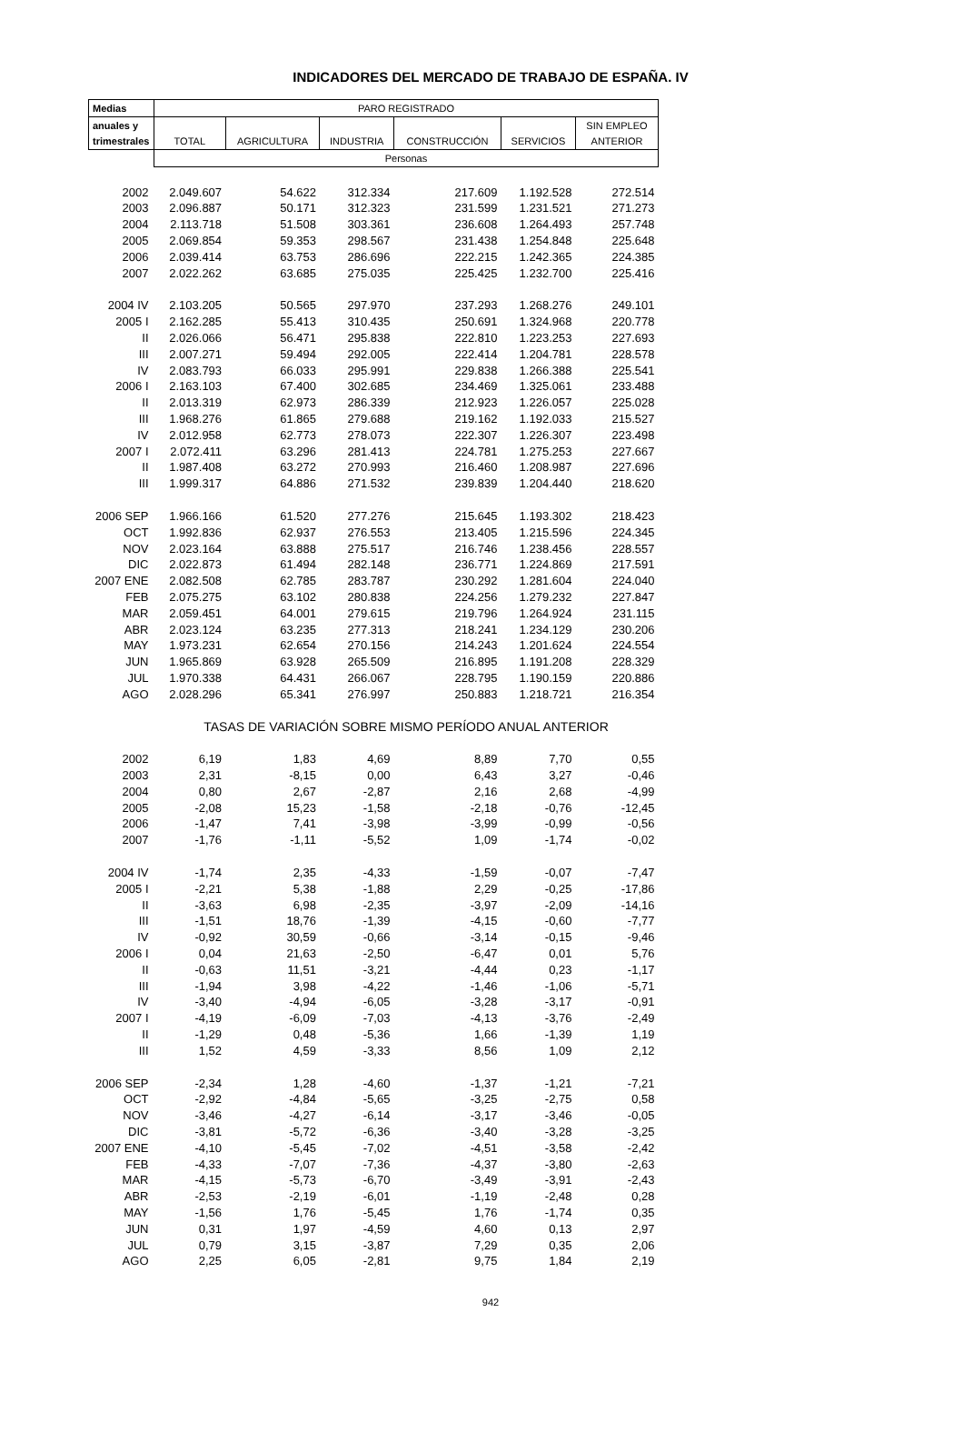INDICADORES DEL MERCADO DE TRABAJO DE ESPAÑA. IV
| Medias | PARO REGISTRADO | | | | | |
| --- | --- | --- | --- | --- | --- | --- |
| anuales y | | | | | | SIN EMPLEO |
| trimestrales | TOTAL | AGRICULTURA | INDUSTRIA | CONSTRUCCIÓN | SERVICIOS | ANTERIOR |
| | Personas | | | | | |
| 2002 | 2.049.607 | 54.622 | 312.334 | 217.609 | 1.192.528 | 272.514 |
| 2003 | 2.096.887 | 50.171 | 312.323 | 231.599 | 1.231.521 | 271.273 |
| 2004 | 2.113.718 | 51.508 | 303.361 | 236.608 | 1.264.493 | 257.748 |
| 2005 | 2.069.854 | 59.353 | 298.567 | 231.438 | 1.254.848 | 225.648 |
| 2006 | 2.039.414 | 63.753 | 286.696 | 222.215 | 1.242.365 | 224.385 |
| 2007 | 2.022.262 | 63.685 | 275.035 | 225.425 | 1.232.700 | 225.416 |
| 2004 IV | 2.103.205 | 50.565 | 297.970 | 237.293 | 1.268.276 | 249.101 |
| 2005 I | 2.162.285 | 55.413 | 310.435 | 250.691 | 1.324.968 | 220.778 |
| II | 2.026.066 | 56.471 | 295.838 | 222.810 | 1.223.253 | 227.693 |
| III | 2.007.271 | 59.494 | 292.005 | 222.414 | 1.204.781 | 228.578 |
| IV | 2.083.793 | 66.033 | 295.991 | 229.838 | 1.266.388 | 225.541 |
| 2006 I | 2.163.103 | 67.400 | 302.685 | 234.469 | 1.325.061 | 233.488 |
| II | 2.013.319 | 62.973 | 286.339 | 212.923 | 1.226.057 | 225.028 |
| III | 1.968.276 | 61.865 | 279.688 | 219.162 | 1.192.033 | 215.527 |
| IV | 2.012.958 | 62.773 | 278.073 | 222.307 | 1.226.307 | 223.498 |
| 2007 I | 2.072.411 | 63.296 | 281.413 | 224.781 | 1.275.253 | 227.667 |
| II | 1.987.408 | 63.272 | 270.993 | 216.460 | 1.208.987 | 227.696 |
| III | 1.999.317 | 64.886 | 271.532 | 239.839 | 1.204.440 | 218.620 |
| 2006 SEP | 1.966.166 | 61.520 | 277.276 | 215.645 | 1.193.302 | 218.423 |
| OCT | 1.992.836 | 62.937 | 276.553 | 213.405 | 1.215.596 | 224.345 |
| NOV | 2.023.164 | 63.888 | 275.517 | 216.746 | 1.238.456 | 228.557 |
| DIC | 2.022.873 | 61.494 | 282.148 | 236.771 | 1.224.869 | 217.591 |
| 2007 ENE | 2.082.508 | 62.785 | 283.787 | 230.292 | 1.281.604 | 224.040 |
| FEB | 2.075.275 | 63.102 | 280.838 | 224.256 | 1.279.232 | 227.847 |
| MAR | 2.059.451 | 64.001 | 279.615 | 219.796 | 1.264.924 | 231.115 |
| ABR | 2.023.124 | 63.235 | 277.313 | 218.241 | 1.234.129 | 230.206 |
| MAY | 1.973.231 | 62.654 | 270.156 | 214.243 | 1.201.624 | 224.554 |
| JUN | 1.965.869 | 63.928 | 265.509 | 216.895 | 1.191.208 | 228.329 |
| JUL | 1.970.338 | 64.431 | 266.067 | 228.795 | 1.190.159 | 220.886 |
| AGO | 2.028.296 | 65.341 | 276.997 | 250.883 | 1.218.721 | 216.354 |
| | TASAS DE VARIACIÓN SOBRE MISMO PERÍODO ANUAL ANTERIOR | | | | | |
| 2002 | 6,19 | 1,83 | 4,69 | 8,89 | 7,70 | 0,55 |
| 2003 | 2,31 | -8,15 | 0,00 | 6,43 | 3,27 | -0,46 |
| 2004 | 0,80 | 2,67 | -2,87 | 2,16 | 2,68 | -4,99 |
| 2005 | -2,08 | 15,23 | -1,58 | -2,18 | -0,76 | -12,45 |
| 2006 | -1,47 | 7,41 | -3,98 | -3,99 | -0,99 | -0,56 |
| 2007 | -1,76 | -1,11 | -5,52 | 1,09 | -1,74 | -0,02 |
| 2004 IV | -1,74 | 2,35 | -4,33 | -1,59 | -0,07 | -7,47 |
| 2005 I | -2,21 | 5,38 | -1,88 | 2,29 | -0,25 | -17,86 |
| II | -3,63 | 6,98 | -2,35 | -3,97 | -2,09 | -14,16 |
| III | -1,51 | 18,76 | -1,39 | -4,15 | -0,60 | -7,77 |
| IV | -0,92 | 30,59 | -0,66 | -3,14 | -0,15 | -9,46 |
| 2006 I | 0,04 | 21,63 | -2,50 | -6,47 | 0,01 | 5,76 |
| II | -0,63 | 11,51 | -3,21 | -4,44 | 0,23 | -1,17 |
| III | -1,94 | 3,98 | -4,22 | -1,46 | -1,06 | -5,71 |
| IV | -3,40 | -4,94 | -6,05 | -3,28 | -3,17 | -0,91 |
| 2007 I | -4,19 | -6,09 | -7,03 | -4,13 | -3,76 | -2,49 |
| II | -1,29 | 0,48 | -5,36 | 1,66 | -1,39 | 1,19 |
| III | 1,52 | 4,59 | -3,33 | 8,56 | 1,09 | 2,12 |
| 2006 SEP | -2,34 | 1,28 | -4,60 | -1,37 | -1,21 | -7,21 |
| OCT | -2,92 | -4,84 | -5,65 | -3,25 | -2,75 | 0,58 |
| NOV | -3,46 | -4,27 | -6,14 | -3,17 | -3,46 | -0,05 |
| DIC | -3,81 | -5,72 | -6,36 | -3,40 | -3,28 | -3,25 |
| 2007 ENE | -4,10 | -5,45 | -7,02 | -4,51 | -3,58 | -2,42 |
| FEB | -4,33 | -7,07 | -7,36 | -4,37 | -3,80 | -2,63 |
| MAR | -4,15 | -5,73 | -6,70 | -3,49 | -3,91 | -2,43 |
| ABR | -2,53 | -2,19 | -6,01 | -1,19 | -2,48 | 0,28 |
| MAY | -1,56 | 1,76 | -5,45 | 1,76 | -1,74 | 0,35 |
| JUN | 0,31 | 1,97 | -4,59 | 4,60 | 0,13 | 2,97 |
| JUL | 0,79 | 3,15 | -3,87 | 7,29 | 0,35 | 2,06 |
| AGO | 2,25 | 6,05 | -2,81 | 9,75 | 1,84 | 2,19 |
942